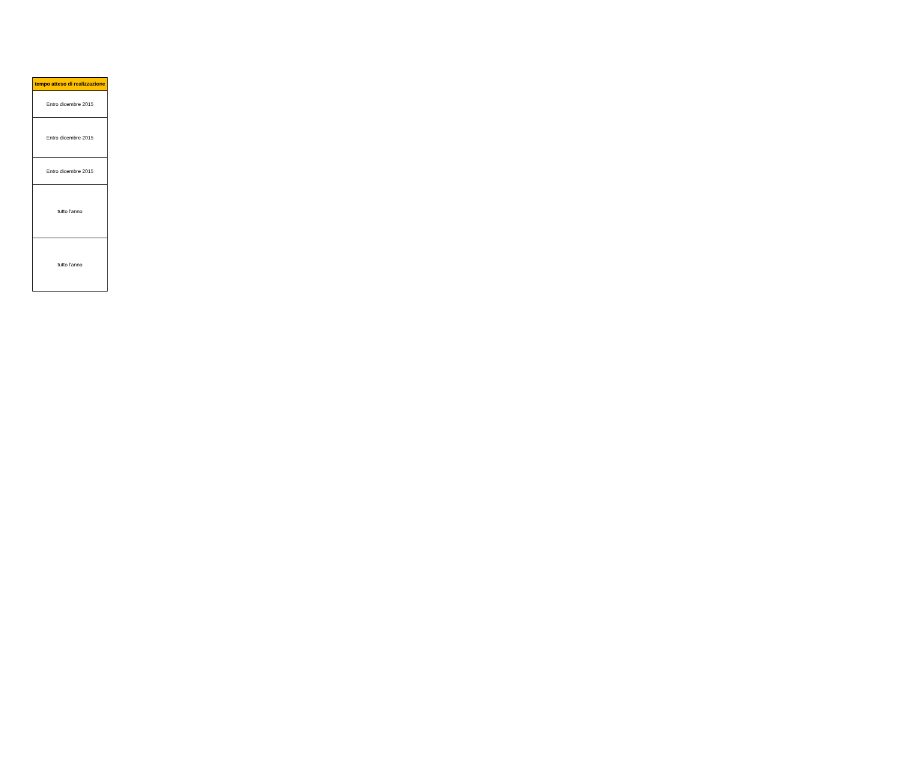| tempo atteso di realizzazione |
| --- |
| Entro dicembre 2015 |
| Entro dicembre 2015 |
| Entro dicembre 2015 |
| tutto l'anno |
| tutto l'anno |